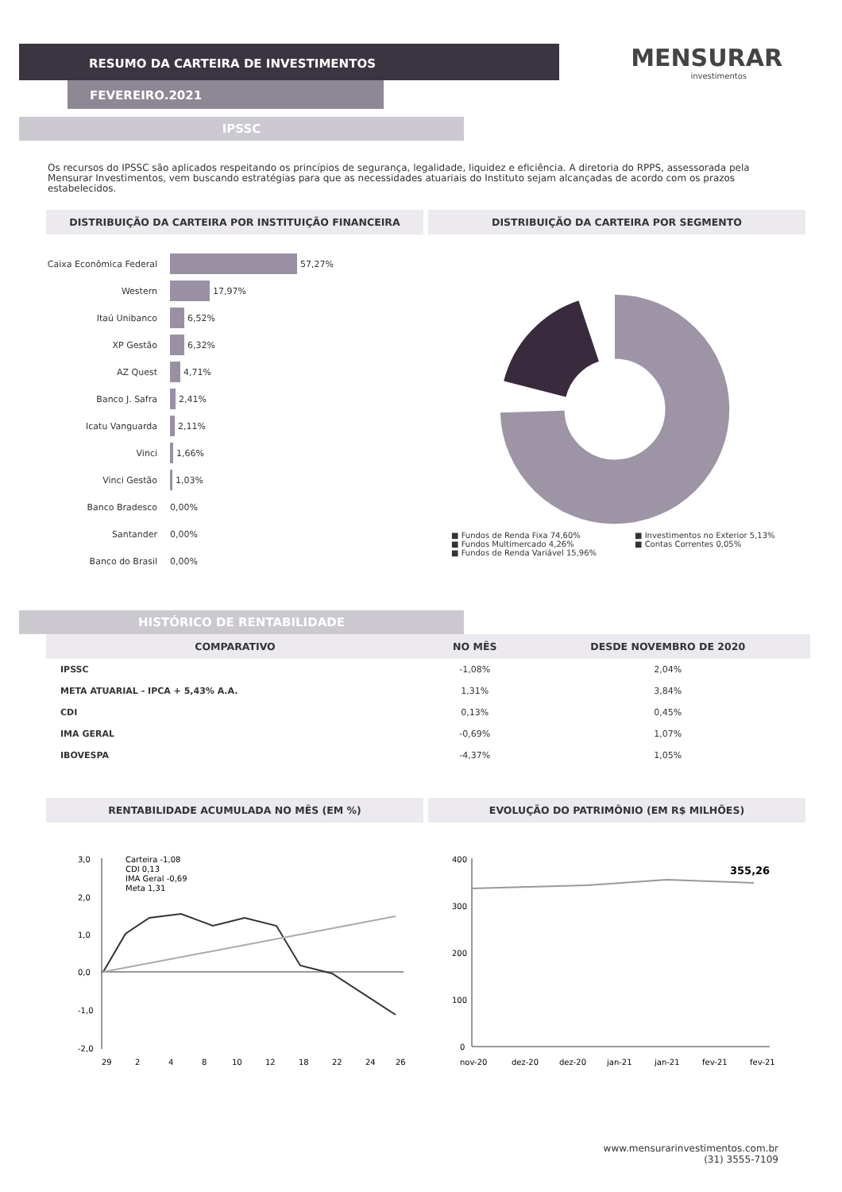RESUMO DA CARTEIRA DE INVESTIMENTOS
FEVEREIRO.2021
MENSURAR
investimentos
IPSSC
Os recursos do IPSSC são aplicados respeitando os princípios de segurança, legalidade, liquidez e eficiência. A diretoria do RPPS, assessorada pela Mensurar Investimentos, vem buscando estratégias para que as necessidades atuariais do Instituto sejam alcançadas de acordo com os prazos estabelecidos.
DISTRIBUIÇÃO DA CARTEIRA POR INSTITUIÇÃO FINANCEIRA
DISTRIBUIÇÃO DA CARTEIRA POR SEGMENTO
Caixa Econômica Federal 57,27%
Western 17,97%
Itaú Unibanco 6,52%
XP Gestão 6,32%
AZ Quest 4,71%
Banco J. Safra 2,41%
Icatu Vanguarda 2,11%
Vinci 1,66%
Vinci Gestão 1,03%
Banco Bradesco 0,00%
Santander 0,00%
Banco do Brasil 0,00%
■ Fundos de Renda Fixa 74,60%
■ Fundos Multimercado 4,26%
■ Fundos de Renda Variável 15,96%
■ Investimentos no Exterior 5,13%
■ Contas Correntes 0,05%
HISTÓRICO DE RENTABILIDADE
| COMPARATIVO | NO MÊS | DESDE NOVEMBRO DE 2020 |
| --- | --- | --- |
| IPSSC | -1,08% | 2,04% |
| META ATUARIAL - IPCA + 5,43% A.A. | 1,31% | 3,84% |
| CDI | 0,13% | 0,45% |
| IMA GERAL | -0,69% | 1,07% |
| IBOVESPA | -4,37% | 1,05% |
RENTABILIDADE ACUMULADA NO MÊS (EM %)
EVOLUÇÃO DO PATRIMÔNIO (EM R$ MILHÕES)
3,0
2,0
1,0
0,0
-1,0
-2,0
Carteira -1,08
CDI 0,13
IMA Geral -0,69
Meta 1,31
29
2
4
8
10
12
18
22
24
26
400
300
200
100
0
355,26
nov-20
dez-20
dez-20
jan-21
jan-21
fev-21
fev-21
www.mensurarinvestimentos.com.br
(31) 3555-7109